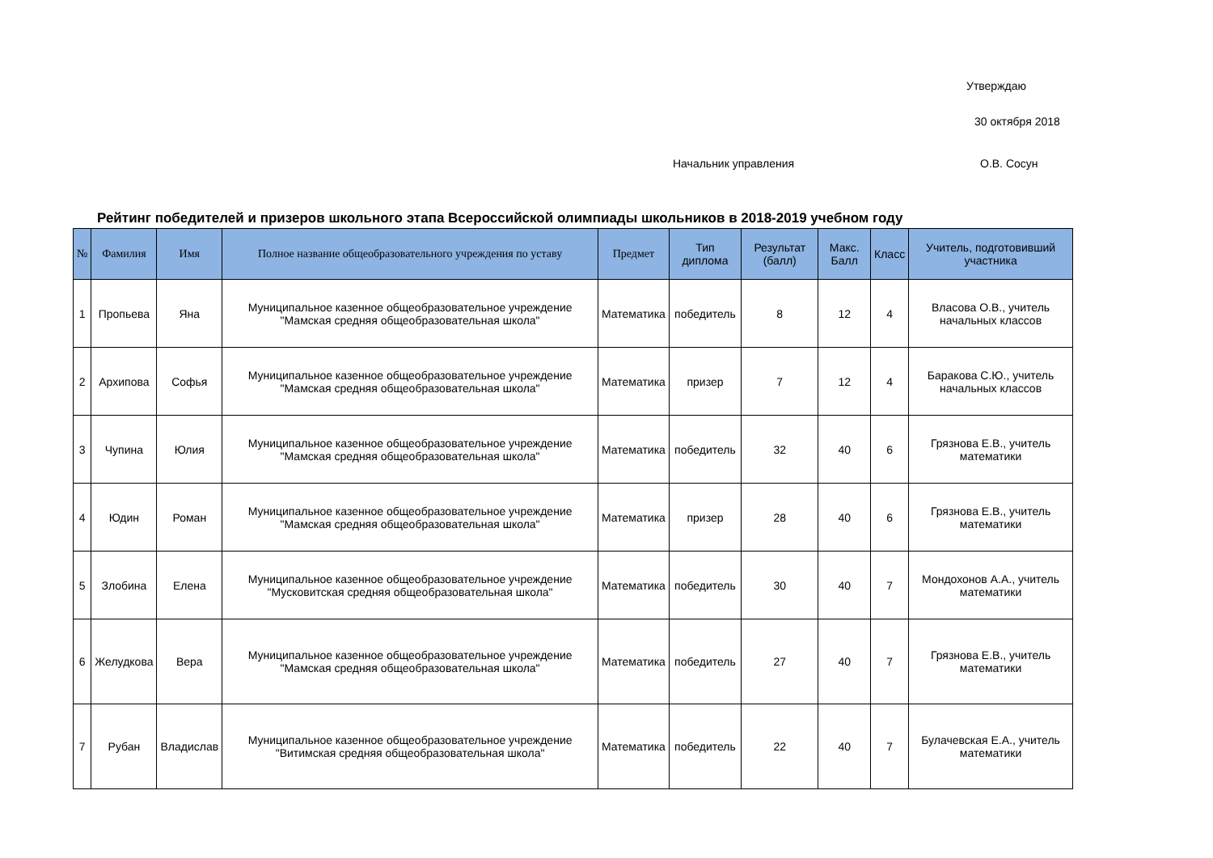Утверждаю
30 октября 2018
Начальник управления О.В. Сосун
Рейтинг победителей и призеров школьного этапа Всероссийской олимпиады школьников в 2018-2019 учебном году
| № | Фамилия | Имя | Полное название общеобразовательного учреждения по уставу | Предмет | Тип диплома | Результат (балл) | Макс. Балл | Класс | Учитель, подготовивший участника |
| --- | --- | --- | --- | --- | --- | --- | --- | --- | --- |
| 1 | Пропьева | Яна | Муниципальное казенное общеобразовательное учреждение "Мамская средняя общеобразовательная школа" | Математика | победитель | 8 | 12 | 4 | Власова О.В., учитель начальных классов |
| 2 | Архипова | Софья | Муниципальное казенное общеобразовательное учреждение "Мамская средняя общеобразовательная школа" | Математика | призер | 7 | 12 | 4 | Баракова С.Ю., учитель начальных классов |
| 3 | Чупина | Юлия | Муниципальное казенное общеобразовательное учреждение "Мамская средняя общеобразовательная школа" | Математика | победитель | 32 | 40 | 6 | Грязнова Е.В., учитель математики |
| 4 | Юдин | Роман | Муниципальное казенное общеобразовательное учреждение "Мамская средняя общеобразовательная школа" | Математика | призер | 28 | 40 | 6 | Грязнова Е.В., учитель математики |
| 5 | Злобина | Елена | Муниципальное казенное общеобразовательное учреждение "Мусковитская средняя общеобразовательная школа" | Математика | победитель | 30 | 40 | 7 | Мондохонов А.А., учитель математики |
| 6 | Желудкова | Вера | Муниципальное казенное общеобразовательное учреждение "Мамская средняя общеобразовательная школа" | Математика | победитель | 27 | 40 | 7 | Грязнова Е.В., учитель математики |
| 7 | Рубан | Владислав | Муниципальное казенное общеобразовательное учреждение "Витимская средняя общеобразовательная школа" | Математика | победитель | 22 | 40 | 7 | Булачевская Е.А., учитель математики |